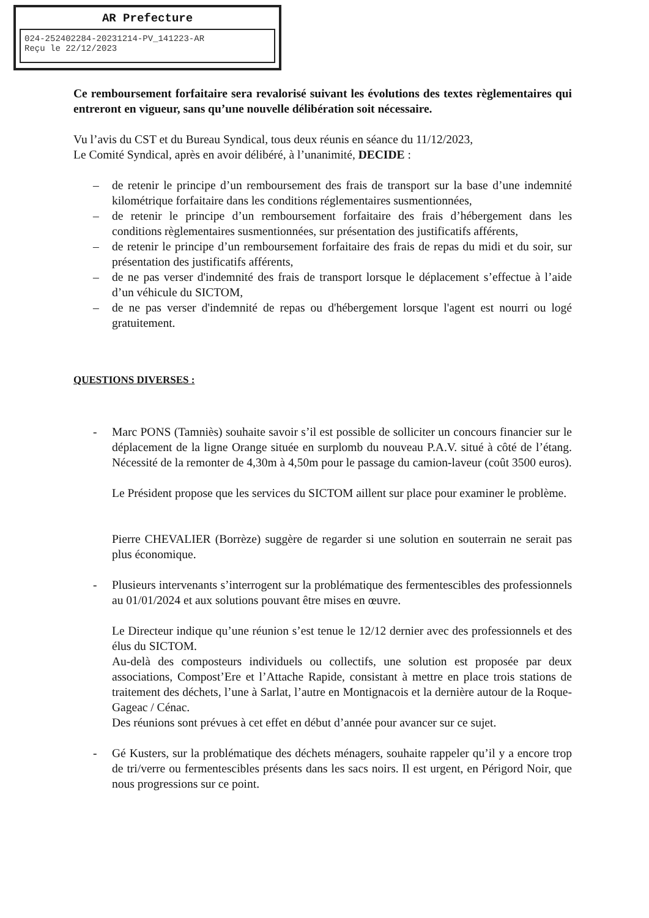AR Prefecture
024-252402284-20231214-PV_141223-AR
Reçu le 22/12/2023
Ce remboursement forfaitaire sera revalorisé suivant les évolutions des textes règlementaires qui entreront en vigueur, sans qu’une nouvelle délibération soit nécessaire.
Vu l’avis du CST et du Bureau Syndical, tous deux réunis en séance du 11/12/2023,
Le Comité Syndical, après en avoir délibéré, à l’unanimité, DECIDE :
– de retenir le principe d’un remboursement des frais de transport sur la base d’une indemnité kilométrique forfaitaire dans les conditions réglementaires susmentionnées,
– de retenir le principe d’un remboursement forfaitaire des frais d’hébergement dans les conditions règlementaires susmentionnées, sur présentation des justificatifs afférents,
– de retenir le principe d’un remboursement forfaitaire des frais de repas du midi et du soir, sur présentation des justificatifs afférents,
– de ne pas verser d'indemnité des frais de transport lorsque le déplacement s’effectue à l’aide d’un véhicule du SICTOM,
– de ne pas verser d'indemnité de repas ou d'hébergement lorsque l'agent est nourri ou logé gratuitement.
QUESTIONS DIVERSES :
- Marc PONS (Tamniès) souhaite savoir s’il est possible de solliciter un concours financier sur le déplacement de la ligne Orange située en surplomb du nouveau P.A.V. situé à côté de l’étang. Nécessité de la remonter de 4,30m à 4,50m pour le passage du camion-laveur (coût 3500 euros).
Le Président propose que les services du SICTOM aillent sur place pour examiner le problème.
Pierre CHEVALIER (Borrèze) suggère de regarder si une solution en souterrain ne serait pas plus économique.
- Plusieurs intervenants s’interrogent sur la problématique des fermentescibles des professionnels au 01/01/2024 et aux solutions pouvant être mises en œuvre.
Le Directeur indique qu’une réunion s’est tenue le 12/12 dernier avec des professionnels et des élus du SICTOM.
Au-delà des composteurs individuels ou collectifs, une solution est proposée par deux associations, Compost’Ere et l’Attache Rapide, consistant à mettre en place trois stations de traitement des déchets, l’une à Sarlat, l’autre en Montignacois et la dernière autour de la Roque-Gageac / Cénac.
Des réunions sont prévues à cet effet en début d’année pour avancer sur ce sujet.
- Gé Kusters, sur la problématique des déchets ménagers, souhaite rappeler qu’il y a encore trop de tri/verre ou fermentescibles présents dans les sacs noirs. Il est urgent, en Périgord Noir, que nous progressions sur ce point.